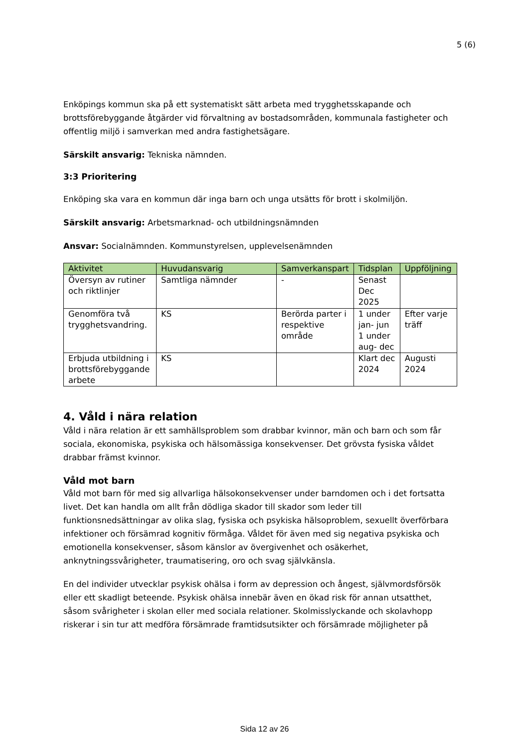5 (6)
Enköpings kommun ska på ett systematiskt sätt arbeta med trygghetsskapande och brottsförebyggande åtgärder vid förvaltning av bostadsområden, kommunala fastigheter och offentlig miljö i samverkan med andra fastighetsägare.
Särskilt ansvarig: Tekniska nämnden.
3:3 Prioritering
Enköping ska vara en kommun där inga barn och unga utsätts för brott i skolmiljön.
Särskilt ansvarig: Arbetsmarknad- och utbildningsnämnden
Ansvar: Socialnämnden. Kommunstyrelsen, upplevelsenämnden
| Aktivitet | Huvudansvarig | Samverkanspart | Tidsplan | Uppföljning |
| --- | --- | --- | --- | --- |
| Översyn av rutiner och riktlinjer | Samtliga nämnder | - | Senast Dec 2025 | |
| Genomföra två trygghetsvandring. | KS | Berörda parter i respektive område | 1 under jan- jun 1 under aug- dec | Efter varje träff |
| Erbjuda utbildning i brottsförebyggande arbete | KS | | Klart dec 2024 | Augusti 2024 |
4. Våld i nära relation
Våld i nära relation är ett samhällsproblem som drabbar kvinnor, män och barn och som får sociala, ekonomiska, psykiska och hälsomässiga konsekvenser. Det grövsta fysiska våldet drabbar främst kvinnor.
Våld mot barn
Våld mot barn för med sig allvarliga hälsokonsekvenser under barndomen och i det fortsatta livet. Det kan handla om allt från dödliga skador till skador som leder till funktionsnedsättningar av olika slag, fysiska och psykiska hälsoproblem, sexuellt överförbara infektioner och försämrad kognitiv förmåga. Våldet för även med sig negativa psykiska och emotionella konsekvenser, såsom känslor av övergivenhet och osäkerhet, anknytningssvårigheter, traumatisering, oro och svag självkänsla.
En del individer utvecklar psykisk ohälsa i form av depression och ångest, självmordsförsök eller ett skadligt beteende. Psykisk ohälsa innebär även en ökad risk för annan utsatthet, såsom svårigheter i skolan eller med sociala relationer. Skolmisslyckande och skolavhopp riskerar i sin tur att medföra försämrade framtidsutsikter och försämrade möjligheter på
Sida 12 av 26